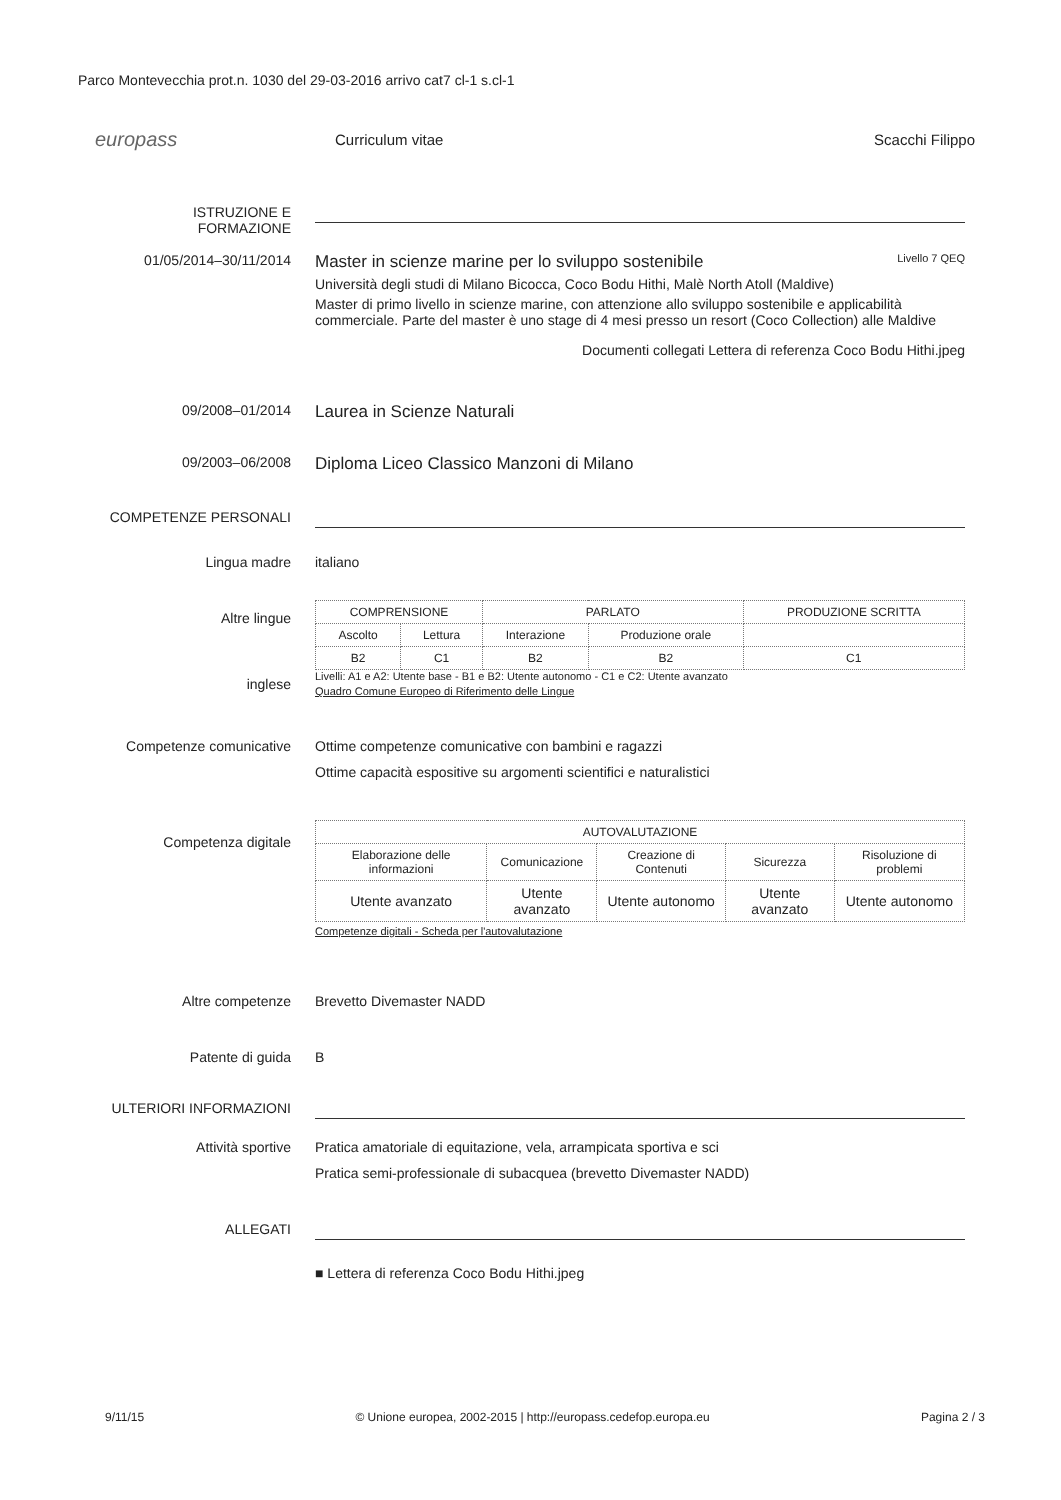Parco Montevecchia prot.n. 1030 del 29-03-2016 arrivo cat7 cl-1 s.cl-1
europass
Curriculum vitae Scacchi Filippo
ISTRUZIONE E FORMAZIONE
01/05/2014–30/11/2014
Master in scienze marine per lo sviluppo sostenibile Livello 7 QEQ
Università degli studi di Milano Bicocca, Coco Bodu Hithi, Malè North Atoll (Maldive)
Master di primo livello in scienze marine, con attenzione allo sviluppo sostenibile e applicabilità commerciale. Parte del master è uno stage di 4 mesi presso un resort (Coco Collection) alle Maldive
Documenti collegati Lettera di referenza Coco Bodu Hithi.jpeg
09/2008–01/2014
Laurea in Scienze Naturali
09/2003–06/2008
Diploma Liceo Classico Manzoni di Milano
COMPETENZE PERSONALI
Lingua madre italiano
Altre lingue
inglese
| COMPRENSIONE | | PARLATO | | PRODUZIONE SCRITTA |
| --- | --- | --- | --- | --- |
| Ascolto | Lettura | Interazione | Produzione orale | |
| B2 | C1 | B2 | B2 | C1 |
Livelli: A1 e A2: Utente base - B1 e B2: Utente autonomo - C1 e C2: Utente avanzato
Quadro Comune Europeo di Riferimento delle Lingue
Competenze comunicative Ottime competenze comunicative con bambini e ragazzi
Ottime capacità espositive su argomenti scientifici e naturalistici
Competenza digitale
| AUTOVALUTAZIONE | | | | |
| --- | --- | --- | --- | --- |
| Elaborazione delle informazioni | Comunicazione | Creazione di Contenuti | Sicurezza | Risoluzione di problemi |
| Utente avanzato | Utente avanzato | Utente autonomo | Utente avanzato | Utente autonomo |
Competenze digitali - Scheda per l'autovalutazione
Altre competenze Brevetto Divemaster NADD
Patente di guida B
ULTERIORI INFORMAZIONI
Attività sportive Pratica amatoriale di equitazione, vela, arrampicata sportiva e sci
Pratica semi-professionale di subacquea (brevetto Divemaster NADD)
ALLEGATI
■ Lettera di referenza Coco Bodu Hithi.jpeg
9/11/15 © Unione europea, 2002-2015 | http://europass.cedefop.europa.eu Pagina 2 / 3